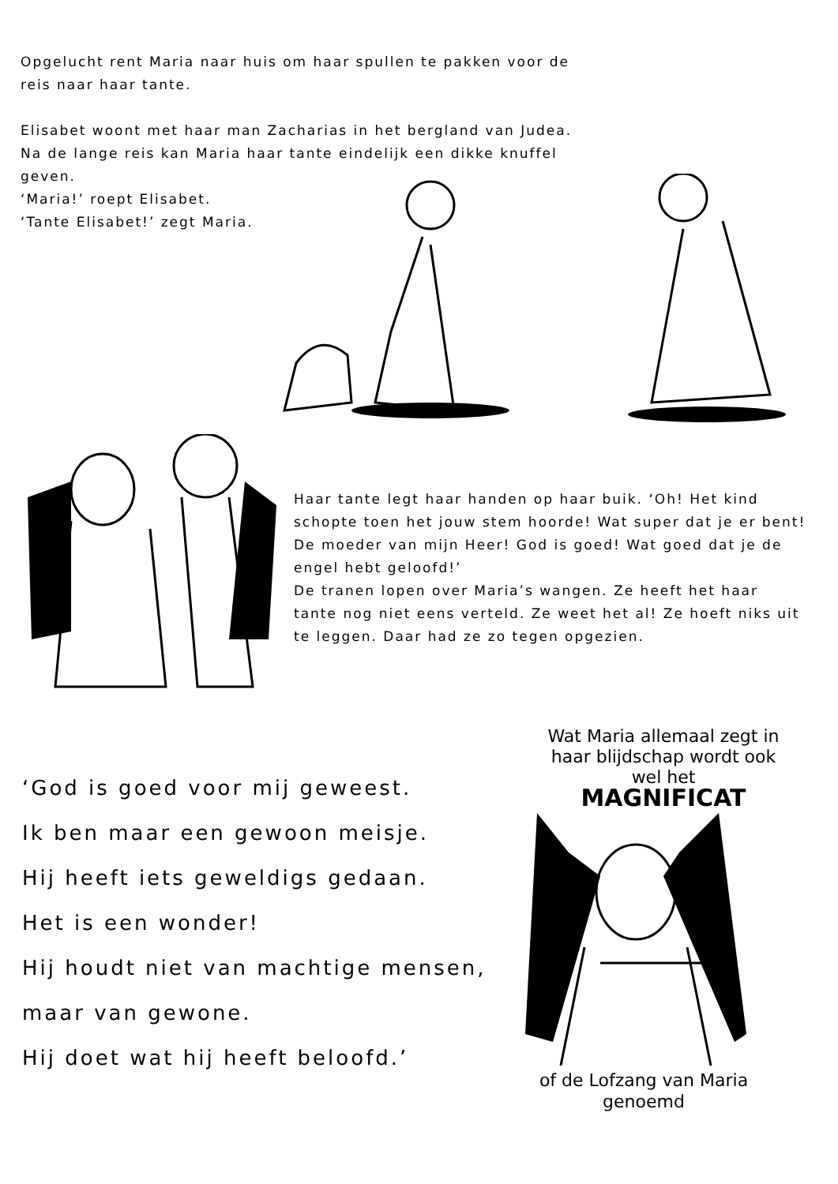Opgelucht rent Maria naar huis om haar spullen te pakken voor de reis naar haar tante.
Elisabet woont met haar man Zacharias in het bergland van Judea. Na de lange reis kan Maria haar tante eindelijk een dikke knuffel geven.
‘Maria!’ roept Elisabet.
‘Tante Elisabet!’ zegt Maria.
Haar tante legt haar handen op haar buik. ‘Oh! Het kind schopte toen het jouw stem hoorde! Wat super dat je er bent! De moeder van mijn Heer! God is goed! Wat goed dat je de engel hebt geloofd!’
De tranen lopen over Maria’s wangen. Ze heeft het haar tante nog niet eens verteld. Ze weet het al! Ze hoeft niks uit te leggen. Daar had ze zo tegen opgezien.
‘God is goed voor mij geweest.
Ik ben maar een gewoon meisje.
Hij heeft iets geweldigs gedaan.
Het is een wonder!
Hij houdt niet van machtige mensen,
maar van gewone.
Hij doet wat hij heeft beloofd.’
Wat Maria allemaal zegt in haar blijdschap wordt ook wel het
MAGNIFICAT
of de Lofzang van Maria genoemd